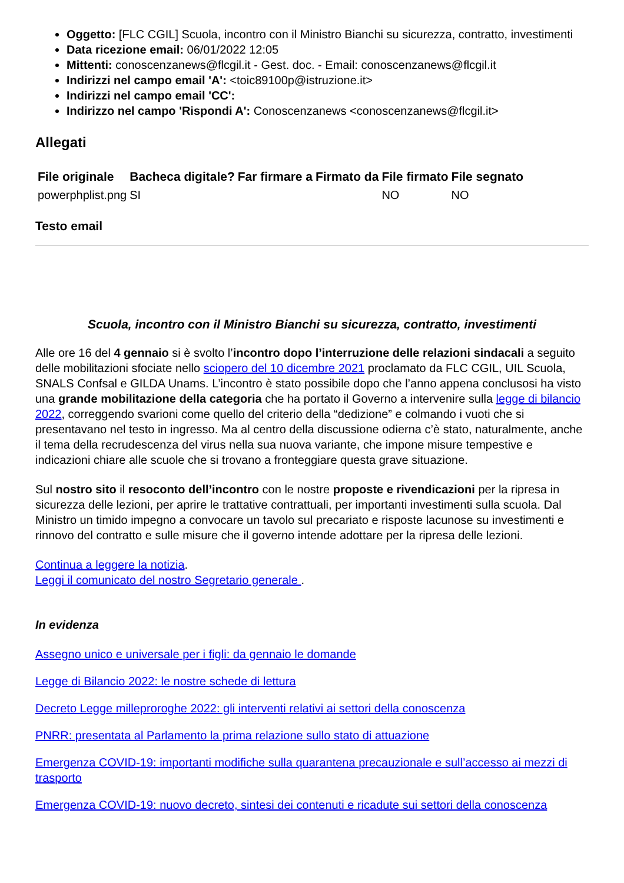Oggetto: [FLC CGIL] Scuola, incontro con il Ministro Bianchi su sicurezza, contratto, investimenti
Data ricezione email: 06/01/2022 12:05
Mittenti: conoscenzanews@flcgil.it - Gest. doc. - Email: conoscenzanews@flcgil.it
Indirizzi nel campo email 'A': <toic89100p@istruzione.it>
Indirizzi nel campo email 'CC':
Indirizzo nel campo 'Rispondi A': Conoscenzanews <conoscenzanews@flcgil.it>
Allegati
| File originale | Bacheca digitale? | Far firmare a | Firmato da | File firmato | File segnato |
| --- | --- | --- | --- | --- | --- |
| powerphplist.png | SI | | | NO | NO |
Testo email
Scuola, incontro con il Ministro Bianchi su sicurezza, contratto, investimenti
Alle ore 16 del 4 gennaio si è svolto l’incontro dopo l’interruzione delle relazioni sindacali a seguito delle mobilitazioni sfociate nello sciopero del 10 dicembre 2021 proclamato da FLC CGIL, UIL Scuola, SNALS Confsal e GILDA Unams. L’incontro è stato possibile dopo che l’anno appena conclusosi ha visto una grande mobilitazione della categoria che ha portato il Governo a intervenire sulla legge di bilancio 2022, correggendo svarioni come quello del criterio della “dedizione” e colmando i vuoti che si presentavano nel testo in ingresso. Ma al centro della discussione odierna c’è stato, naturalmente, anche il tema della recrudescenza del virus nella sua nuova variante, che impone misure tempestive e indicazioni chiare alle scuole che si trovano a fronteggiare questa grave situazione.
Sul nostro sito il resoconto dell’incontro con le nostre proposte e rivendicazioni per la ripresa in sicurezza delle lezioni, per aprire le trattative contrattuali, per importanti investimenti sulla scuola. Dal Ministro un timido impegno a convocare un tavolo sul precariato e risposte lacunose su investimenti e rinnovo del contratto e sulle misure che il governo intende adottare per la ripresa delle lezioni.
Continua a leggere la notizia.
Leggi il comunicato del nostro Segretario generale .
In evidenza
Assegno unico e universale per i figli: da gennaio le domande
Legge di Bilancio 2022: le nostre schede di lettura
Decreto Legge milleproroghe 2022: gli interventi relativi ai settori della conoscenza
PNRR: presentata al Parlamento la prima relazione sullo stato di attuazione
Emergenza COVID-19: importanti modifiche sulla quarantena precauzionale e sull’accesso ai mezzi di trasporto
Emergenza COVID-19: nuovo decreto, sintesi dei contenuti e ricadute sui settori della conoscenza